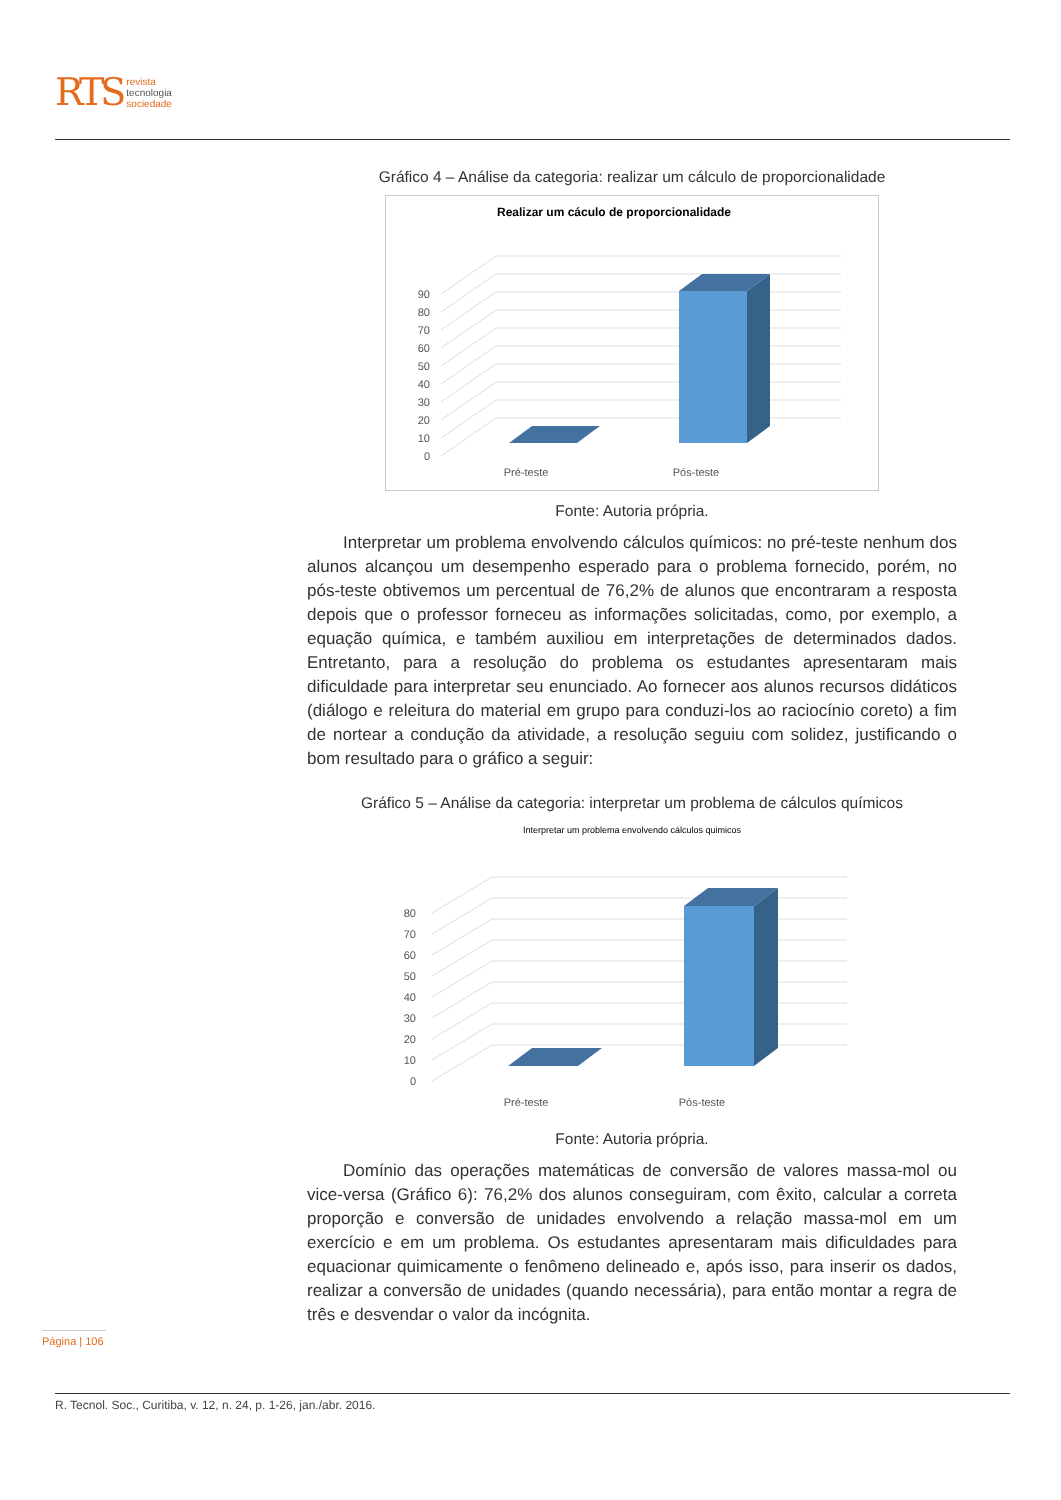RTS
revista
tecnologia
sociedade
Gráfico 4 – Análise da categoria: realizar um cálculo de proporcionalidade
Realizar um cáculo de proporcionalidade
0
10
20
30
40
50
60
70
80
90
Pré-teste
Pós-teste
Fonte: Autoria própria.
Interpretar um problema envolvendo cálculos químicos: no pré-teste nenhum dos alunos alcançou um desempenho esperado para o problema fornecido, porém, no pós-teste obtivemos um percentual de 76,2% de alunos que encontraram a resposta depois que o professor forneceu as informações solicitadas, como, por exemplo, a equação química, e também auxiliou em interpretações de determinados dados. Entretanto, para a resolução do problema os estudantes apresentaram mais dificuldade para interpretar seu enunciado. Ao fornecer aos alunos recursos didáticos (diálogo e releitura do material em grupo para conduzi-los ao raciocínio coreto) a fim de nortear a condução da atividade, a resolução seguiu com solidez, justificando o bom resultado para o gráfico a seguir:
Gráfico 5 – Análise da categoria: interpretar um problema de cálculos químicos
Interpretar um problema envolvendo cálculos quimicos
0
10
20
30
40
50
60
70
80
Pré-teste
Pós-teste
Fonte: Autoria própria.
Domínio das operações matemáticas de conversão de valores massa-mol ou vice-versa (Gráfico 6): 76,2% dos alunos conseguiram, com êxito, calcular a correta proporção e conversão de unidades envolvendo a relação massa-mol em um exercício e em um problema. Os estudantes apresentaram mais dificuldades para equacionar quimicamente o fenômeno delineado e, após isso, para inserir os dados, realizar a conversão de unidades (quando necessária), para então montar a regra de três e desvendar o valor da incógnita.
Página | 106
R. Tecnol. Soc., Curitiba, v. 12, n. 24, p. 1-26, jan./abr. 2016.